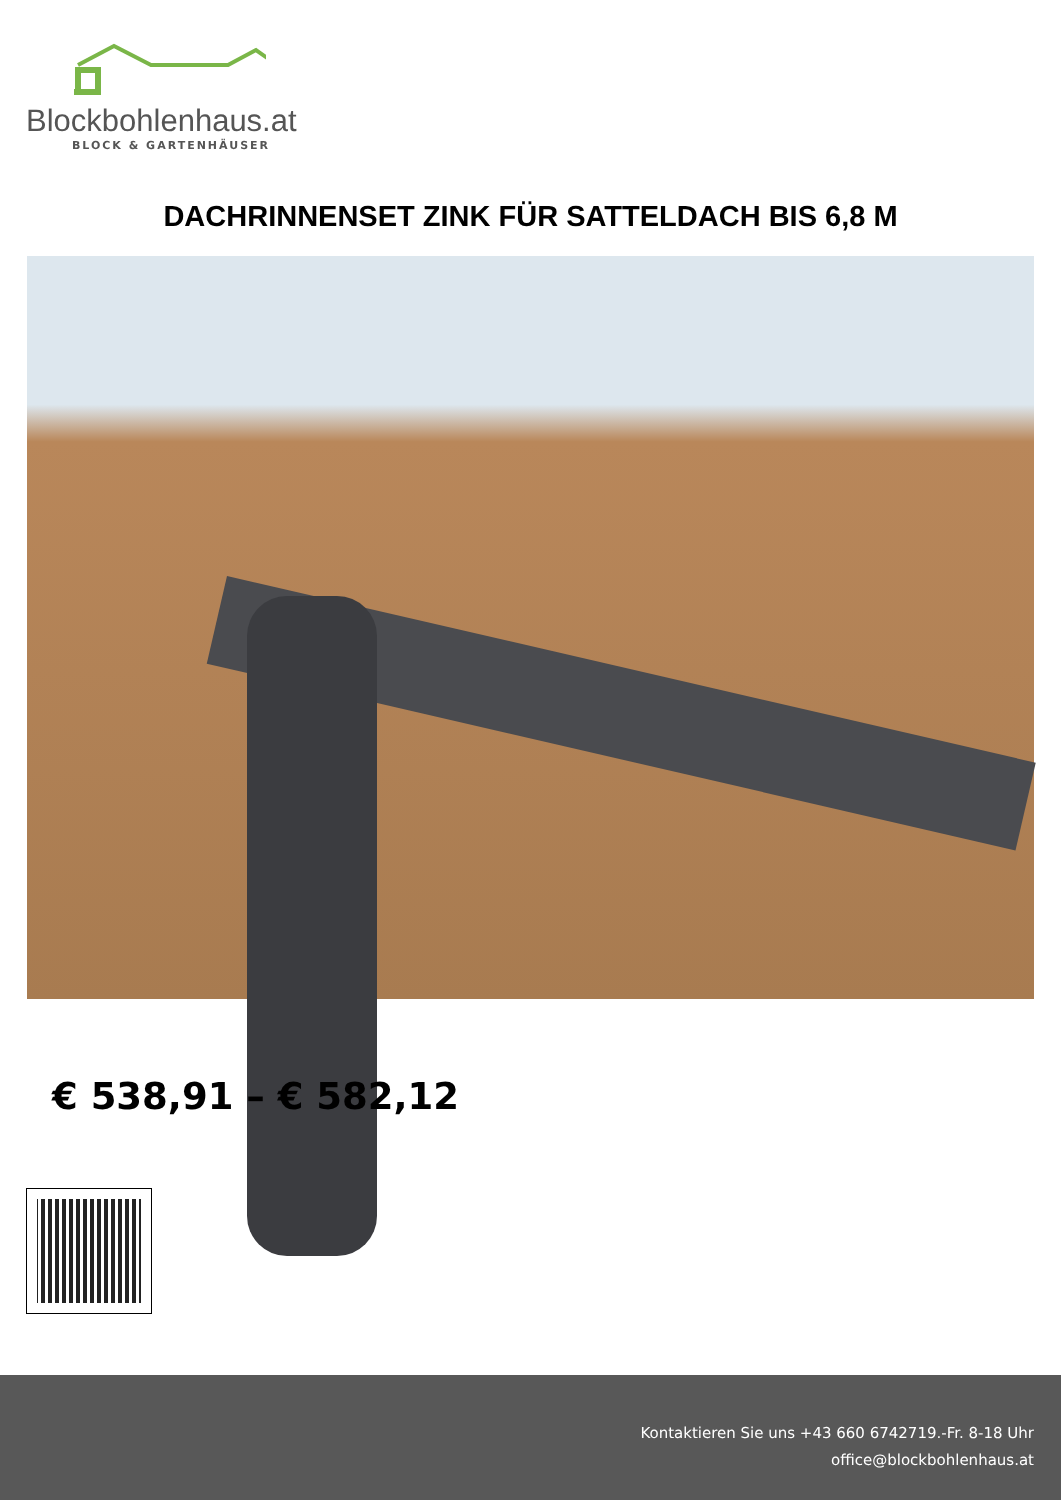Blockbohlenhaus.at
BLOCK & GARTENHÄUSER
DACHRINNENSET ZINK FÜR SATTELDACH BIS 6,8 M
€ 538,91 – € 582,12
Kontaktieren Sie uns +43 660 6742719.-Fr. 8-18 Uhr
office@blockbohlenhaus.at